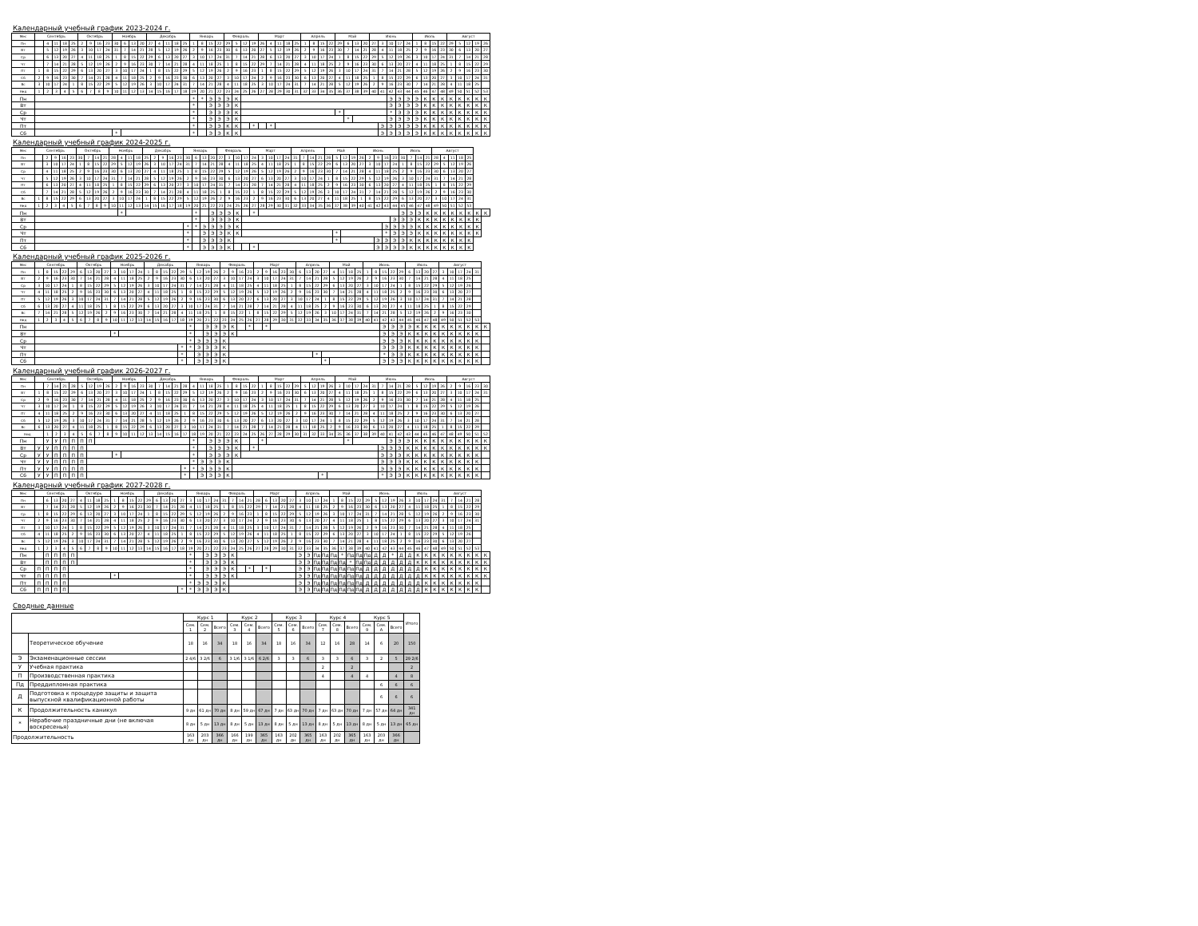Календарный учебный график 2023-2024 г.
| Мес | Сентябрь | | | | | Октябрь | | | | Ноябрь | | | | Декабрь | | | | | Январь | | | | Февраль | | | | Март | | | | | Апрель | | | | Май | | | | Июнь | | | | | Июль | | | | Август | | | | |
| Пн | | 4 | 11 | 18 | 25 | 2 | 9 | 16 | 23 | 30 | 6 | 13 | 20 | 27 | 4 | 11 | 18 | 25 | 1 | 8 | 15 | 22 | 29 | 5 | 12 | 19 | 26 | 4 | 11 | 18 | 25 | 1 | 8 | 15 | 22 | 29 | 6 | 13 | 20 | 27 | 3 | 10 | 17 | 24 | 1 | 8 | 15 | 22 | 29 | 5 | 12 | 19 | 26 |
| Вт | | 5 | 12 | 19 | 26 | 3 | 10 | 17 | 24 | 31 | 7 | 14 | 21 | 28 | 5 | 12 | 19 | 26 | 2 | 9 | 16 | 23 | 30 | 6 | 13 | 20 | 27 | 5 | 12 | 19 | 26 | 2 | 9 | 16 | 23 | 30 | 7 | 14 | 21 | 28 | 4 | 11 | 18 | 25 | 2 | 9 | 16 | 23 | 30 | 6 | 13 | 20 | 27 |
| Ср | | 6 | 13 | 20 | 27 | 4 | 11 | 18 | 25 | 1 | 8 | 15 | 22 | 29 | 6 | 13 | 20 | 27 | 3 | 10 | 17 | 24 | 31 | 7 | 14 | 21 | 28 | 6 | 13 | 20 | 27 | 3 | 10 | 17 | 24 | 1 | 8 | 15 | 22 | 29 | 5 | 12 | 19 | 26 | 3 | 10 | 17 | 24 | 31 | 7 | 14 | 21 | 28 |
| Чт | | 7 | 14 | 21 | 28 | 5 | 12 | 19 | 26 | 2 | 9 | 16 | 23 | 30 | 7 | 14 | 21 | 28 | 4 | 11 | 18 | 25 | 1 | 8 | 15 | 22 | 29 | 7 | 14 | 21 | 28 | 4 | 11 | 18 | 25 | 2 | 9 | 16 | 23 | 30 | 6 | 13 | 20 | 27 | 4 | 11 | 18 | 25 | 1 | 8 | 15 | 22 | 29 |
| Пт | 1 | 8 | 15 | 22 | 29 | 6 | 13 | 20 | 27 | 3 | 10 | 17 | 24 | 1 | 8 | 15 | 22 | 29 | 5 | 12 | 19 | 26 | 2 | 9 | 16 | 23 | 1 | 8 | 15 | 22 | 29 | 5 | 12 | 19 | 26 | 3 | 10 | 17 | 24 | 31 | 7 | 14 | 21 | 28 | 5 | 12 | 19 | 26 | 2 | 9 | 16 | 23 | 30 |
| Сб | 2 | 9 | 16 | 23 | 30 | 7 | 14 | 21 | 28 | 4 | 11 | 18 | 25 | 2 | 9 | 16 | 23 | 30 | 6 | 13 | 20 | 27 | 3 | 10 | 17 | 24 | 2 | 9 | 16 | 23 | 30 | 6 | 13 | 20 | 27 | 4 | 11 | 18 | 25 | 1 | 8 | 15 | 22 | 29 | 6 | 13 | 20 | 27 | 3 | 10 | 17 | 24 | 31 |
| Вс | 3 | 10 | 17 | 24 | 1 | 8 | 15 | 22 | 29 | 5 | 12 | 19 | 26 | 3 | 10 | 17 | 24 | 31 | 7 | 14 | 21 | 28 | 4 | 11 | 18 | 25 | 3 | 10 | 17 | 24 | 31 | 7 | 14 | 21 | 28 | 5 | 12 | 19 | 26 | 2 | 9 | 16 | 23 | 30 | 7 | 14 | 21 | 28 | 4 | 11 | 18 | 25 | |
| Нед | 1 | 2 | 3 | 4 | 5 | 6 | 7 | 8 | 9 | 10 | 11 | 12 | 13 | 14 | 15 | 16 | 17 | 18 | 19 | 20 | 21 | 22 | 23 | 24 | 25 | 26 | 27 | 28 | 29 | 30 | 31 | 32 | 33 | 34 | 35 | 36 | 37 | 38 | 39 | 40 | 41 | 42 | 43 | 44 | 45 | 46 | 47 | 48 | 49 | 50 | 51 | 52 | 53 |
| Пн | | | | | | | | | | | | | | | | | | | * | * | Э | Э | Э | К | | | | | | | | | | | | | | | | | | Э | Э | Э | Э | К | К | К | К | К | К | К | К |
| Вт | | | | | | | | | | | | | | | | | | | * | | Э | Э | Э | К | | | | | | | | | | | | | | | | | | Э | Э | Э | Э | К | К | К | К | К | К | К | К |
| Ср | | | | | | | | | | | | | | | | | | | * | | Э | Э | Э | К | | | | | | | | | | | | * | | | | | | * | Э | Э | Э | К | К | К | К | К | К | К | К |
| Чт | | | | | | | | | | | | | | | | | | | * | | Э | Э | Э | К | | | | | | | | | | | | | * | | | | | Э | Э | Э | Э | К | К | К | К | К | К | К | К |
| Пт | | | | | | | | | | | | | | | | | | | * | | Э | Э | К | К | | * | | * | | | | | | | | | | | | | Э | Э | Э | Э | Э | К | К | К | К | К | К | К | К |
| Сб | | | | | | | | | | * | | | | | | | | | * | | Э | Э | К | К | | | | | | | | | | | | | | | | | Э | Э | Э | Э | Э | К | К | К | К | К | К | К | К |
Календарный учебный график 2024-2025 г.
| Мес | Сентябрь | | | | | Октябрь | | | | Ноябрь | | | | Декабрь | | | | | Январь | | | | Февраль | | | | Март | | | | | Апрель | | | | Май | | | | Июнь | | | | | Июль | | | | Август | | | | | | |
| Пн | | 2 | 9 | 16 | 23 | 30 | 7 | 14 | 21 | 28 | 4 | 11 | 18 | 25 | 2 | 9 | 16 | 23 | 30 | 6 | 13 | 20 | 27 | 3 | 10 | 17 | 24 | 3 | 10 | 17 | 24 | 31 | 7 | 14 | 21 | 28 | 5 | 12 | 19 | 26 | 2 | 9 | 16 | 23 | 30 | 7 | 14 | 21 | 28 | 4 | 11 | 18 | 25 | | |
| Вт | | 3 | 10 | 17 | 24 | 1 | 8 | 15 | 22 | 29 | 5 | 12 | 19 | 26 | 3 | 10 | 17 | 24 | 31 | 7 | 14 | 21 | 28 | 4 | 11 | 18 | 25 | 4 | 11 | 18 | 25 | 1 | 8 | 15 | 22 | 29 | 6 | 13 | 20 | 27 | 3 | 10 | 17 | 24 | 1 | 8 | 15 | 22 | 29 | 5 | 12 | 19 | 26 | | |
| Ср | | 4 | 11 | 18 | 25 | 2 | 9 | 16 | 23 | 30 | 6 | 13 | 20 | 27 | 4 | 11 | 18 | 25 | 1 | 8 | 15 | 22 | 29 | 5 | 12 | 19 | 26 | 5 | 12 | 19 | 26 | 2 | 9 | 16 | 23 | 30 | 7 | 14 | 21 | 28 | 4 | 11 | 18 | 25 | 2 | 9 | 16 | 23 | 30 | 6 | 13 | 20 | 27 | | |
| Чт | | 5 | 12 | 19 | 26 | 3 | 10 | 17 | 24 | 31 | 7 | 14 | 21 | 28 | 5 | 12 | 19 | 26 | 2 | 9 | 16 | 23 | 30 | 6 | 13 | 20 | 27 | 6 | 13 | 20 | 27 | 3 | 10 | 17 | 24 | 1 | 8 | 15 | 22 | 29 | 5 | 12 | 19 | 26 | 3 | 10 | 17 | 24 | 31 | 7 | 14 | 21 | 28 | | |
| Пт | | 6 | 13 | 20 | 27 | 4 | 11 | 18 | 25 | 1 | 8 | 15 | 22 | 29 | 6 | 13 | 20 | 27 | 3 | 10 | 17 | 24 | 31 | 7 | 14 | 21 | 28 | 7 | 14 | 21 | 28 | 4 | 11 | 18 | 25 | 2 | 9 | 16 | 23 | 30 | 6 | 13 | 20 | 27 | 4 | 11 | 18 | 25 | 1 | 8 | 15 | 22 | 29 | | |
| Сб | | 7 | 14 | 21 | 28 | 5 | 12 | 19 | 26 | 2 | 9 | 16 | 23 | 30 | 7 | 14 | 21 | 28 | 4 | 11 | 18 | 25 | 1 | 8 | 15 | 22 | 1 | 8 | 15 | 22 | 29 | 5 | 12 | 19 | 26 | 3 | 10 | 17 | 24 | 31 | 7 | 14 | 21 | 28 | 5 | 12 | 19 | 26 | 2 | 9 | 16 | 23 | 30 | | |
| Вс | 1 | 8 | 15 | 22 | 29 | 6 | 13 | 20 | 27 | 3 | 10 | 17 | 24 | 1 | 8 | 15 | 22 | 29 | 5 | 12 | 19 | 26 | 2 | 9 | 16 | 23 | 2 | 9 | 16 | 23 | 30 | 6 | 13 | 20 | 27 | 4 | 11 | 18 | 25 | 1 | 8 | 15 | 22 | 29 | 6 | 13 | 20 | 27 | 3 | 10 | 17 | 24 | 31 | | |
| Нед | 1 | 2 | 3 | 4 | 5 | 6 | 7 | 8 | 9 | 10 | 11 | 12 | 13 | 14 | 15 | 16 | 17 | 18 | 19 | 20 | 21 | 22 | 23 | 24 | 25 | 26 | 27 | 28 | 29 | 30 | 31 | 32 | 33 | 34 | 35 | 36 | 37 | 38 | 39 | 40 | 41 | 42 | 43 | 44 | 45 | 46 | 47 | 48 | 49 | 50 | 51 | 52 | 53 | | |
| Пн | | | | | | | | | | | * | | | | | | | | | * | | Э | Э | Э | К | | * | | | | | | | | | | | | | | | | | | Э | Э | Э | К | К | К | К | К | К | К | К |
| Вт | | | | | | | | | | | | | | | | | | | | * | | Э | Э | Э | К | | | | | | | | | | | | | | | | | | | Э | Э | Э | К | К | К | К | К | К | К | К | |
| Ср | | | | | | | | | | | | | | | | | | | * | * | Э | Э | Э | Э | К | | | | | | | | | | | | | | | | | | Э | Э | Э | Э | К | К | К | К | К | К | К | К | |
| Чт | | | | | | | | | | | | | | | | | | | * | | Э | Э | Э | К | К | | | | | | | | | | | | * | | | | | | * | Э | Э | Э | К | К | К | К | К | К | К | К | |
| Пт | | | | | | | | | | | | | | | | | | | * | | Э | Э | Э | К | | | | | | | | | | | | | * | | | | | Э | Э | Э | Э | К | К | К | К | К | К | К | К | | |
| Сб | | | | | | | | | | | | | | | | | | | * | | Э | Э | Э | К | | | * | | | | | | | | | | | | | | | Э | Э | Э | Э | К | К | К | К | К | К | К | К | | |
Календарный учебный график 2025-2026 г.
| Мес | Сентябрь | | | | | Октябрь | | | | Ноябрь | | | | Декабрь | | | | | Январь | | | | Февраль | | | | Март | | | | | Апрель | | | | Май | | | | Июнь | | | | | Июль | | | | Август | | | | | |
| Пн | 1 | 8 | 15 | 22 | 29 | 6 | 13 | 20 | 27 | 3 | 10 | 17 | 24 | 1 | 8 | 15 | 22 | 29 | 5 | 12 | 19 | 26 | 2 | 9 | 16 | 23 | 2 | 9 | 16 | 23 | 30 | 6 | 13 | 20 | 27 | 4 | 11 | 18 | 25 | 1 | 8 | 15 | 22 | 29 | 6 | 13 | 20 | 27 | 3 | 10 | 17 | 24 | 31 | |
| Вт | 2 | 9 | 16 | 23 | 30 | 7 | 14 | 21 | 28 | 4 | 11 | 18 | 25 | 2 | 9 | 16 | 23 | 30 | 6 | 13 | 20 | 27 | 3 | 10 | 17 | 24 | 3 | 10 | 17 | 24 | 31 | 7 | 14 | 21 | 28 | 5 | 12 | 19 | 26 | 2 | 9 | 16 | 23 | 30 | 7 | 14 | 21 | 28 | 4 | 11 | 18 | 25 | | |
| Ср | 3 | 10 | 17 | 24 | 1 | 8 | 15 | 22 | 29 | 5 | 12 | 19 | 26 | 3 | 10 | 17 | 24 | 31 | 7 | 14 | 21 | 28 | 4 | 11 | 18 | 25 | 4 | 11 | 18 | 25 | 1 | 8 | 15 | 22 | 29 | 6 | 13 | 20 | 27 | 3 | 10 | 17 | 24 | 1 | 8 | 15 | 22 | 29 | 5 | 12 | 19 | 26 | | |
| Чт | 4 | 11 | 18 | 25 | 2 | 9 | 16 | 23 | 30 | 6 | 13 | 20 | 27 | 4 | 11 | 18 | 25 | 1 | 8 | 15 | 22 | 29 | 5 | 12 | 19 | 26 | 5 | 12 | 19 | 26 | 2 | 9 | 16 | 23 | 30 | 7 | 14 | 21 | 28 | 4 | 11 | 18 | 25 | 2 | 9 | 16 | 23 | 30 | 6 | 13 | 20 | 27 | | |
| Пт | 5 | 12 | 19 | 26 | 3 | 10 | 17 | 24 | 31 | 7 | 14 | 21 | 28 | 5 | 12 | 19 | 26 | 2 | 9 | 16 | 23 | 30 | 6 | 13 | 20 | 27 | 6 | 13 | 20 | 27 | 3 | 10 | 17 | 24 | 1 | 8 | 15 | 22 | 29 | 5 | 12 | 19 | 26 | 3 | 10 | 17 | 24 | 31 | 7 | 14 | 21 | 28 | | |
| Сб | 6 | 13 | 20 | 27 | 4 | 11 | 18 | 25 | 1 | 8 | 15 | 22 | 29 | 6 | 13 | 20 | 27 | 3 | 10 | 17 | 24 | 31 | 7 | 14 | 21 | 28 | 7 | 14 | 21 | 28 | 4 | 11 | 18 | 25 | 2 | 9 | 16 | 23 | 30 | 6 | 13 | 20 | 27 | 4 | 11 | 18 | 25 | 1 | 8 | 15 | 22 | 29 | | |
| Вс | 7 | 14 | 21 | 28 | 5 | 12 | 19 | 26 | 2 | 9 | 16 | 23 | 30 | 7 | 14 | 21 | 28 | 4 | 11 | 18 | 25 | 1 | 8 | 15 | 22 | 1 | 8 | 15 | 22 | 29 | 5 | 12 | 19 | 26 | 3 | 10 | 17 | 24 | 31 | 7 | 14 | 21 | 28 | 5 | 12 | 19 | 26 | 2 | 9 | 16 | 23 | 30 | | |
| Нед | 1 | 2 | 3 | 4 | 5 | 6 | 7 | 8 | 9 | 10 | 11 | 12 | 13 | 14 | 15 | 16 | 17 | 18 | 19 | 20 | 21 | 22 | 23 | 24 | 25 | 26 | 27 | 28 | 29 | 30 | 31 | 32 | 33 | 34 | 35 | 36 | 37 | 38 | 39 | 40 | 41 | 42 | 43 | 44 | 45 | 46 | 47 | 48 | 49 | 50 | 51 | 52 | 53 | |
| Пн | | | | | | | | | | | | | | | | | | | * | | Э | Э | Э | К | | * | | * | | | | | | | | | | | | | | Э | Э | Э | Э | К | К | К | К | К | К | К | К | К |
| Вт | | | | | | | | | | * | | | | | | | | | * | | Э | Э | Э | К | | | | | | | | | | | | | | | | | | Э | Э | Э | К | К | К | К | К | К | К | К | К | |
| Ср | | | | | | | | | | | | | | | | | | | * | Э | Э | Э | К | | | | | | | | | | | | | | | | | | | Э | Э | Э | К | К | К | К | К | К | К | К | К | |
| Чт | | | | | | | | | | | | | | | | | | * | * | Э | Э | Э | К | | | | | | | | | | | | | | | | | | | Э | Э | Э | К | К | К | К | К | К | К | К | К | |
| Пт | | | | | | | | | | | | | | | | | | * | | Э | Э | Э | К | | | | | | | | | | | * | | | | | | | | * | Э | Э | К | К | К | К | К | К | К | К | К | |
| Сб | | | | | | | | | | | | | | | | | | * | | Э | Э | Э | К | | | | | | | | | | | | * | | | | | | | Э | Э | Э | К | К | К | К | К | К | К | К | К | |
Календарный учебный график 2026-2027 г.
| Мес | Сентябрь | | | | | Октябрь | | | | Ноябрь | | | | Декабрь | | | | | Январь | | | | Февраль | | | | Март | | | | | Апрель | | | | Май | | | | Июнь | | | | | Июль | | | | Август | | | | |
| Пн | | 7 | 14 | 21 | 28 | 5 | 12 | 19 | 26 | 2 | 9 | 16 | 23 | 30 | 7 | 14 | 21 | 28 | 4 | 11 | 18 | 25 | 1 | 8 | 15 | 22 | 1 | 8 | 15 | 22 | 29 | 5 | 12 | 19 | 26 | 3 | 10 | 17 | 24 | 31 | 7 | 14 | 21 | 28 | 5 | 12 | 19 | 26 | 2 | 9 | 16 | 23 | 30 |
| Вт | 1 | 8 | 15 | 22 | 29 | 6 | 13 | 20 | 27 | 3 | 10 | 17 | 24 | 1 | 8 | 15 | 22 | 29 | 5 | 12 | 19 | 26 | 2 | 9 | 16 | 23 | 2 | 9 | 16 | 23 | 30 | 6 | 13 | 20 | 27 | 4 | 11 | 18 | 25 | 1 | 8 | 15 | 22 | 29 | 6 | 13 | 20 | 27 | 3 | 10 | 17 | 24 | 31 |
| Ср | 2 | 9 | 16 | 23 | 30 | 7 | 14 | 21 | 28 | 4 | 11 | 18 | 25 | 2 | 9 | 16 | 23 | 30 | 6 | 13 | 20 | 27 | 3 | 10 | 17 | 24 | 3 | 10 | 17 | 24 | 31 | 7 | 14 | 21 | 28 | 5 | 12 | 19 | 26 | 2 | 9 | 16 | 23 | 30 | 7 | 14 | 21 | 28 | 4 | 11 | 18 | 25 | |
| Чт | 3 | 10 | 17 | 24 | 1 | 8 | 15 | 22 | 29 | 5 | 12 | 19 | 26 | 3 | 10 | 17 | 24 | 31 | 7 | 14 | 21 | 28 | 4 | 11 | 18 | 25 | 4 | 11 | 18 | 25 | 1 | 8 | 15 | 22 | 29 | 6 | 13 | 20 | 27 | 3 | 10 | 17 | 24 | 1 | 8 | 15 | 22 | 29 | 5 | 12 | 19 | 26 | |
| Пт | 4 | 11 | 18 | 25 | 2 | 9 | 16 | 23 | 30 | 6 | 13 | 20 | 27 | 4 | 11 | 18 | 25 | 1 | 8 | 15 | 22 | 29 | 5 | 12 | 19 | 26 | 5 | 12 | 19 | 26 | 2 | 9 | 16 | 23 | 30 | 7 | 14 | 21 | 28 | 4 | 11 | 18 | 25 | 2 | 9 | 16 | 23 | 30 | 6 | 13 | 20 | 27 | |
| Сб | 5 | 12 | 19 | 26 | 3 | 10 | 17 | 24 | 31 | 7 | 14 | 21 | 28 | 5 | 12 | 19 | 26 | 2 | 9 | 16 | 23 | 30 | 6 | 13 | 20 | 27 | 6 | 13 | 20 | 27 | 3 | 10 | 17 | 24 | 1 | 8 | 15 | 22 | 29 | 5 | 12 | 19 | 26 | 3 | 10 | 17 | 24 | 31 | 7 | 14 | 21 | 28 | |
| Вс | 6 | 13 | 20 | 27 | 4 | 11 | 18 | 25 | 1 | 8 | 15 | 22 | 29 | 6 | 13 | 20 | 27 | 3 | 10 | 17 | 24 | 31 | 7 | 14 | 21 | 28 | 7 | 14 | 21 | 28 | 4 | 11 | 18 | 25 | 2 | 9 | 16 | 23 | 30 | 6 | 13 | 20 | 27 | 4 | 11 | 18 | 25 | 1 | 8 | 15 | 22 | 29 | |
| Нед | | 1 | 2 | 3 | 4 | 5 | 6 | 7 | 8 | 9 | 10 | 11 | 12 | 13 | 14 | 15 | 16 | 17 | 18 | 19 | 20 | 21 | 22 | 23 | 24 | 25 | 26 | 27 | 28 | 29 | 30 | 31 | 32 | 33 | 34 | 35 | 36 | 37 | 38 | 39 | 40 | 41 | 42 | 43 | 44 | 45 | 46 | 47 | 48 | 49 | 50 | 51 | 52 |
| Пн | | У | У | П | П | П | П | | | | | | | | | | | | * | | Э | Э | Э | К | | | * | | | | | | | | | | * | | | | | Э | Э | Э | К | К | К | К | К | К | К | К | К |
| Вт | У | У | П | П | П | П | | | | | | | | | | | | | * | | Э | Э | Э | К | | * | | | | | | | | | | | | | | | Э | Э | Э | К | К | К | К | К | К | К | К | К | К |
| Ср | У | У | П | П | П | П | | | | * | | | | | | | | | * | | Э | Э | Э | К | | | | | | | | | | | | | | | | | Э | Э | Э | К | К | К | К | К | К | К | К | К | |
| Чт | У | У | П | П | П | П | | | | | | | | | | | | | * | Э | Э | Э | К | | | | | | | | | | | | | | | | | | Э | Э | Э | К | К | К | К | К | К | К | К | К | |
| Пт | У | У | П | П | П | П | | | | | | | | | | | | * | * | Э | Э | Э | К | | | | | | | | | | | | | | | | | | Э | Э | Э | К | К | К | К | К | К | К | К | К | |
| Сб | У | У | П | П | П | П | | | | | | | | | | | | * | | Э | Э | Э | К | | | | | | | | | | | * | | | | | | | * | Э | Э | К | К | К | К | К | К | К | К | К | |
Календарный учебный график 2027-2028 г.
| Мес | Сентябрь | | | | | Октябрь | | | | Ноябрь | | | | Декабрь | | | | | Январь | | | | Февраль | | | | Март | | | | | Апрель | | | | Май | | | | Июнь | | | | | Июль | | | | Август | | | | | |
| Пн | | 6 | 13 | 20 | 27 | 4 | 11 | 18 | 25 | 1 | 8 | 15 | 22 | 29 | 6 | 13 | 20 | 27 | 3 | 10 | 17 | 24 | 31 | 7 | 14 | 21 | 28 | 6 | 13 | 20 | 27 | 3 | 10 | 17 | 24 | 1 | 8 | 15 | 22 | 29 | 5 | 12 | 19 | 26 | 3 | 10 | 17 | 24 | 31 | 7 | 14 | 21 | 28 | |
| Вт | | 7 | 14 | 21 | 28 | 5 | 12 | 19 | 26 | 2 | 9 | 16 | 23 | 30 | 7 | 14 | 21 | 28 | 4 | 11 | 18 | 25 | 1 | 8 | 15 | 22 | 29 | 7 | 14 | 21 | 28 | 4 | 11 | 18 | 25 | 2 | 9 | 16 | 23 | 30 | 6 | 13 | 20 | 27 | 4 | 11 | 18 | 25 | 1 | 8 | 15 | 22 | 29 | |
| Ср | 1 | 8 | 15 | 22 | 29 | 6 | 13 | 20 | 27 | 3 | 10 | 17 | 24 | 1 | 8 | 15 | 22 | 29 | 5 | 12 | 19 | 26 | 2 | 9 | 16 | 23 | 1 | 8 | 15 | 22 | 29 | 5 | 12 | 19 | 26 | 3 | 10 | 17 | 24 | 31 | 7 | 14 | 21 | 28 | 5 | 12 | 19 | 26 | 2 | 9 | 16 | 23 | 30 | |
| Чт | 2 | 9 | 16 | 23 | 30 | 7 | 14 | 21 | 28 | 4 | 11 | 18 | 25 | 2 | 9 | 16 | 23 | 30 | 6 | 13 | 20 | 27 | 3 | 10 | 17 | 24 | 2 | 9 | 16 | 23 | 30 | 6 | 13 | 20 | 27 | 4 | 11 | 18 | 25 | 1 | 8 | 15 | 22 | 29 | 6 | 13 | 20 | 27 | 3 | 10 | 17 | 24 | 31 | |
| Пт | 3 | 10 | 17 | 24 | 1 | 8 | 15 | 22 | 29 | 5 | 12 | 19 | 26 | 3 | 10 | 17 | 24 | 31 | 7 | 14 | 21 | 28 | 4 | 11 | 18 | 25 | 3 | 10 | 17 | 24 | 31 | 7 | 14 | 21 | 28 | 5 | 12 | 19 | 26 | 2 | 9 | 16 | 23 | 30 | 7 | 14 | 21 | 28 | 4 | 11 | 18 | 25 | | |
| Сб | 4 | 11 | 18 | 25 | 2 | 9 | 16 | 23 | 30 | 6 | 13 | 20 | 27 | 4 | 11 | 18 | 25 | 1 | 8 | 15 | 22 | 29 | 5 | 12 | 19 | 26 | 4 | 11 | 18 | 25 | 1 | 8 | 15 | 22 | 29 | 6 | 13 | 20 | 27 | 3 | 10 | 17 | 24 | 1 | 8 | 15 | 22 | 29 | 5 | 12 | 19 | 26 | | |
| Вс | 5 | 12 | 19 | 26 | 3 | 10 | 17 | 24 | 31 | 7 | 14 | 21 | 28 | 5 | 12 | 19 | 26 | 2 | 9 | 16 | 23 | 30 | 6 | 13 | 20 | 27 | 5 | 12 | 19 | 26 | 2 | 9 | 16 | 23 | 30 | 7 | 14 | 21 | 28 | 4 | 11 | 18 | 25 | 2 | 9 | 16 | 23 | 30 | 6 | 13 | 20 | 27 | | |
| Нед | 1 | 2 | 3 | 4 | 5 | 6 | 7 | 8 | 9 | 10 | 11 | 12 | 13 | 14 | 15 | 16 | 17 | 18 | 19 | 20 | 21 | 22 | 23 | 24 | 25 | 26 | 27 | 28 | 29 | 30 | 31 | 32 | 33 | 34 | 35 | 36 | 37 | 38 | 39 | 40 | 41 | 42 | 43 | 44 | 45 | 46 | 47 | 48 | 49 | 50 | 51 | 52 | 53 | |
| Пн | | П | П | П | П | | | | | | | | | | | | | | * | | Э | Э | Э | К | | | | | | | | Э | Э | Пд | Пд | Пд | * | Пд | Пд | Пд | Д | Д | * | Д | Д | К | К | К | К | К | К | К | К | К |
| Вт | | П | П | П | П | | | | | | | | | | | | | | * | | Э | Э | Э | К | | | | | | | | Э | Э | Пд | Пд | Пд | Пд | * | Пд | Пд | Д | Д | Д | Д | Д | К | К | К | К | К | К | К | К | К |
| Ср | П | П | П | П | | | | | | | | | | | | | | | * | | Э | Э | Э | К | | * | | * | | | | Э | Э | Пд | Пд | Пд | Пд | Пд | Пд | Д | Д | Д | Д | Д | Д | Д | К | К | К | К | К | К | К | К |
| Чт | П | П | П | П | | | | | | * | | | | | | | | | * | | Э | Э | Э | К | | | | | | | | Э | Э | Пд | Пд | Пд | Пд | Пд | Пд | Д | Д | Д | Д | Д | Д | Д | К | К | К | К | К | К | К | К |
| Пт | П | П | П | П | | | | | | | | | | | | | | | * | Э | Э | Э | К | | | | | | | | | Э | Э | Пд | Пд | Пд | Пд | Пд | Пд | Д | Д | Д | Д | Д | Д | Д | К | К | К | К | К | К | К | |
| Сб | П | П | П | П | | | | | | | | | | | | | | * | * | Э | Э | Э | К | | | | | | | | | Э | Э | Пд | Пд | Пд | Пд | Пд | Пд | Д | Д | Д | Д | Д | Д | Д | К | К | К | К | К | К | К | |
Сводные данные
| | | Курс 1 | | | Курс 2 | | | Курс 3 | | | Курс 4 | | | Курс 5 | | | Итого |
| --- | --- | --- | --- | --- | --- | --- | --- | --- | --- | --- | --- | --- | --- | --- | --- | --- | --- |
| | | Сем. 1 | Сем. 2 | Всего | Сем. 3 | Сем. 4 | Всего | Сем. 5 | Сем. 6 | Всего | Сем. 7 | Сем. 8 | Всего | Сем. 9 | Сем. A | Всего | |
| | Теоретическое обучение | 18 | 16 | 34 | 18 | 16 | 34 | 18 | 16 | 34 | 12 | 16 | 28 | 14 | 6 | 20 | 150 |
| Э | Экзаменационные сессии | 2 4/6 | 3 2/6 | 6 | 3 1/6 | 3 1/6 | 6 2/6 | 3 | 3 | 6 | 3 | 3 | 6 | 3 | 2 | 5 | 29 2/6 |
| У | Учебная практика | | | | | | | | | | 2 | | 2 | | | | 2 |
| П | Производственная практика | | | | | | | | | | 4 | | 4 | 4 | | 4 | 8 |
| Пд | Преддипломная практика | | | | | | | | | | | | | | 6 | 6 | 6 |
| Д | Подготовка к процедуре защиты и защита выпускной квалификационной работы | | | | | | | | | | | | | | 6 | 6 | 6 |
| К | Продолжительность каникул | 9 дн | 61 дн | 70 дн | 8 дн | 59 дн | 67 дн | 7 дн | 63 дн | 70 дн | 7 дн | 63 дн | 70 дн | 7 дн | 57 дн | 64 дн | 341 дн |
| * | Нерабочие праздничные дни (не включая воскресенья) | 8 дн | 5 дн | 13 дн | 8 дн | 5 дн | 13 дн | 8 дн | 5 дн | 13 дн | 8 дн | 5 дн | 13 дн | 8 дн | 5 дн | 13 дн | 65 дн |
| Продолжительность | | 163 дн | 203 дн | 366 дн | 166 дн | 199 дн | 365 дн | 163 дн | 202 дн | 365 дн | 163 дн | 202 дн | 365 дн | 163 дн | 203 дн | 366 дн | |